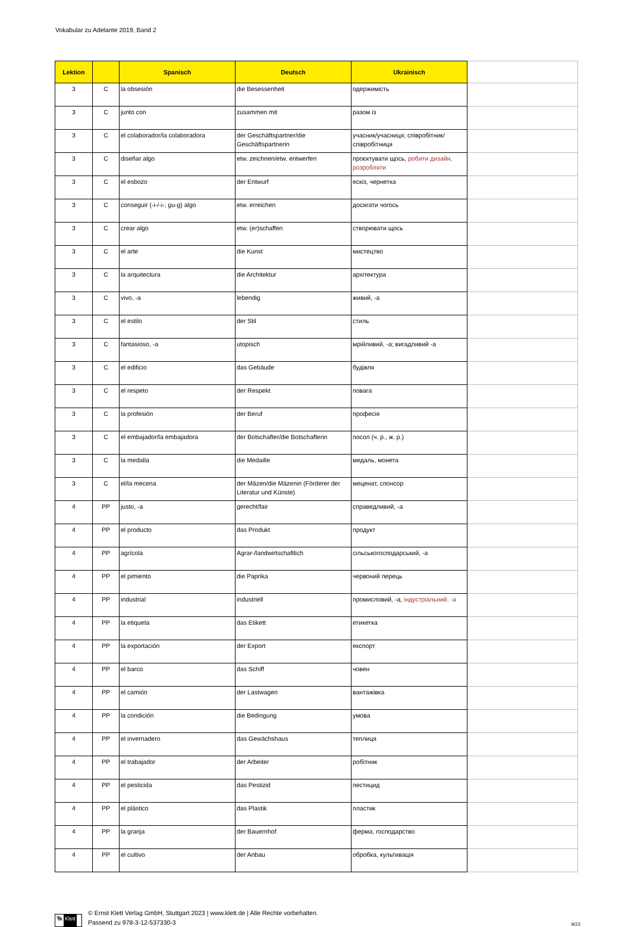Vokabular zu Adelante 2019, Band 2
| Lektion | | Spanisch | Deutsch | Ukrainisch | |
| --- | --- | --- | --- | --- | --- |
| 3 | C | la obsesión | die Besessenheit | одержимість | |
| 3 | C | junto con | zusammen mit | разом із | |
| 3 | C | el colaborador/la colaboradora | der Geschäftspartner/die Geschäftspartnerin | учасник/учасниця; співробітник/співробітниця | |
| 3 | C | diseñar algo | etw. zeichnen/etw. entwerfen | проєктувати щось, робити дизайн, розробляти | |
| 3 | C | el esbozo | der Entwurf | ескіз, чернетка | |
| 3 | C | conseguir (-i-/-i-; gu-g) algo | etw. erreichen | досягати чогось | |
| 3 | C | crear algo | etw. (er)schaffen | створювати щось | |
| 3 | C | el arte | die Kunst | мистецтво | |
| 3 | C | la arquitectura | die Architektur | архітектура | |
| 3 | C | vivo, -a | lebendig | живий, -а | |
| 3 | C | el estilo | der Stil | стиль | |
| 3 | C | fantasioso, -a | utopisch | мрійливий, -а; вигадливий -а | |
| 3 | C | el edificio | das Gebäude | будівля | |
| 3 | C | el respeto | der Respekt | повага | |
| 3 | C | la profesión | der Beruf | професія | |
| 3 | C | el embajador/la embajadora | der Botschafter/die Botschafterin | посол (ч. р., ж. р.) | |
| 3 | C | la medalla | die Medaille | медаль, монета | |
| 3 | C | el/la mecena | der Mäzen/die Mäzenin (Förderer der Literatur und Künste) | меценат, спонсор | |
| 4 | PP | justo, -a | gerecht/fair | справедливий, -а | |
| 4 | PP | el producto | das Produkt | продукт | |
| 4 | PP | agrícola | Agrar-/landwirtschaftlich | сільськогосподарський, -а | |
| 4 | PP | el pimiento | die Paprika | червоний перець | |
| 4 | PP | industrial | industriell | промисловий, -а, індустріальний, -а | |
| 4 | PP | la etiqueta | das Etikett | етикетка | |
| 4 | PP | la exportación | der Export | експорт | |
| 4 | PP | el barco | das Schiff | човен | |
| 4 | PP | el camión | der Lastwagen | вантажівка | |
| 4 | PP | la condición | die Bedingung | умова | |
| 4 | PP | el invernadero | das Gewächshaus | теплиця | |
| 4 | PP | el trabajador | der Arbeiter | робітник | |
| 4 | PP | el pesticida | das Pestizid | пестицид | |
| 4 | PP | el plástico | das Plastik | пластик | |
| 4 | PP | la granja | der Bauernhof | ферма, господарство | |
| 4 | PP | el cultivo | der Anbau | обробка, культивація | |
ꟻk Klett
© Ernst Klett Verlag GmbH, Stuttgart 2023 | www.klett.de | Alle Rechte vorbehalten.
Passend zu 978-3-12-537330-3
9/23